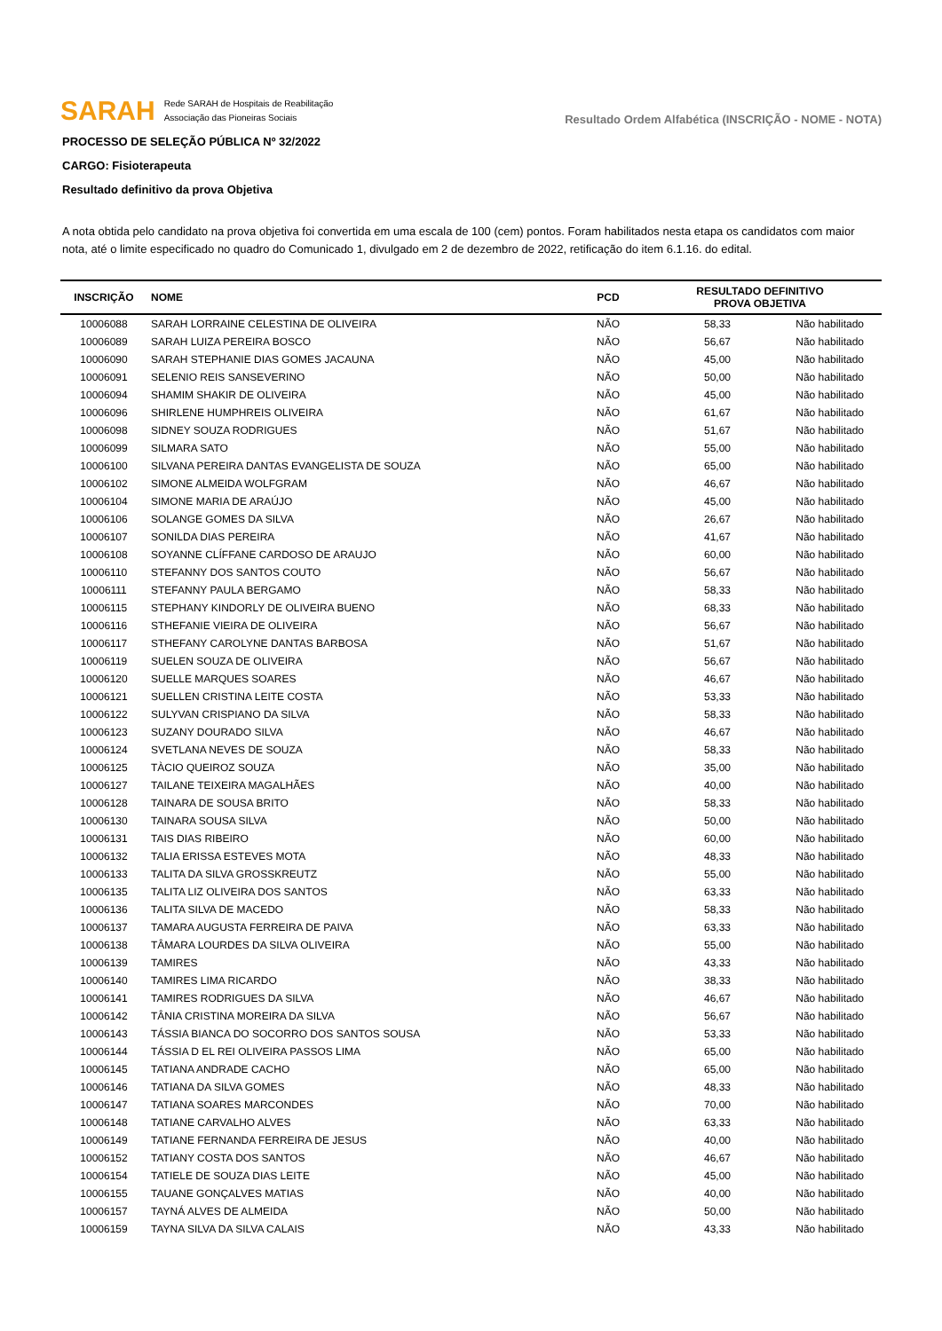SARAH Rede SARAH de Hospitais de Reabilitação
Associação das Pioneiras Sociais
Resultado Ordem Alfabética (INSCRIÇÃO - NOME - NOTA)
PROCESSO DE SELEÇÃO PÚBLICA Nº 32/2022
CARGO: Fisioterapeuta
Resultado definitivo da prova Objetiva
A nota obtida pelo candidato na prova objetiva foi convertida em uma escala de 100 (cem) pontos. Foram habilitados nesta etapa os candidatos com maior nota, até o limite especificado no quadro do Comunicado 1, divulgado em 2 de dezembro de 2022, retificação do item 6.1.16. do edital.
| INSCRIÇÃO | NOME | PCD | RESULTADO DEFINITIVO PROVA OBJETIVA | |
| --- | --- | --- | --- | --- |
| 10006088 | SARAH LORRAINE CELESTINA DE OLIVEIRA | NÃO | 58,33 | Não habilitado |
| 10006089 | SARAH LUIZA PEREIRA BOSCO | NÃO | 56,67 | Não habilitado |
| 10006090 | SARAH STEPHANIE DIAS GOMES JACAUNA | NÃO | 45,00 | Não habilitado |
| 10006091 | SELENIO REIS SANSEVERINO | NÃO | 50,00 | Não habilitado |
| 10006094 | SHAMIM SHAKIR DE OLIVEIRA | NÃO | 45,00 | Não habilitado |
| 10006096 | SHIRLENE HUMPHREIS OLIVEIRA | NÃO | 61,67 | Não habilitado |
| 10006098 | SIDNEY SOUZA RODRIGUES | NÃO | 51,67 | Não habilitado |
| 10006099 | SILMARA SATO | NÃO | 55,00 | Não habilitado |
| 10006100 | SILVANA PEREIRA DANTAS EVANGELISTA DE SOUZA | NÃO | 65,00 | Não habilitado |
| 10006102 | SIMONE ALMEIDA WOLFGRAM | NÃO | 46,67 | Não habilitado |
| 10006104 | SIMONE MARIA DE ARAÚJO | NÃO | 45,00 | Não habilitado |
| 10006106 | SOLANGE GOMES DA SILVA | NÃO | 26,67 | Não habilitado |
| 10006107 | SONILDA DIAS PEREIRA | NÃO | 41,67 | Não habilitado |
| 10006108 | SOYANNE CLÍFFANE CARDOSO DE ARAUJO | NÃO | 60,00 | Não habilitado |
| 10006110 | STEFANNY DOS SANTOS COUTO | NÃO | 56,67 | Não habilitado |
| 10006111 | STEFANNY PAULA BERGAMO | NÃO | 58,33 | Não habilitado |
| 10006115 | STEPHANY KINDORLY DE OLIVEIRA BUENO | NÃO | 68,33 | Não habilitado |
| 10006116 | STHEFANIE VIEIRA DE OLIVEIRA | NÃO | 56,67 | Não habilitado |
| 10006117 | STHEFANY CAROLYNE DANTAS BARBOSA | NÃO | 51,67 | Não habilitado |
| 10006119 | SUELEN SOUZA DE OLIVEIRA | NÃO | 56,67 | Não habilitado |
| 10006120 | SUELLE MARQUES SOARES | NÃO | 46,67 | Não habilitado |
| 10006121 | SUELLEN CRISTINA LEITE COSTA | NÃO | 53,33 | Não habilitado |
| 10006122 | SULYVAN CRISPIANO DA SILVA | NÃO | 58,33 | Não habilitado |
| 10006123 | SUZANY DOURADO SILVA | NÃO | 46,67 | Não habilitado |
| 10006124 | SVETLANA NEVES DE SOUZA | NÃO | 58,33 | Não habilitado |
| 10006125 | TÀCIO QUEIROZ SOUZA | NÃO | 35,00 | Não habilitado |
| 10006127 | TAILANE TEIXEIRA MAGALHÃES | NÃO | 40,00 | Não habilitado |
| 10006128 | TAINARA DE SOUSA BRITO | NÃO | 58,33 | Não habilitado |
| 10006130 | TAINARA SOUSA SILVA | NÃO | 50,00 | Não habilitado |
| 10006131 | TAIS DIAS RIBEIRO | NÃO | 60,00 | Não habilitado |
| 10006132 | TALIA ERISSA ESTEVES MOTA | NÃO | 48,33 | Não habilitado |
| 10006133 | TALITA DA SILVA GROSSKREUTZ | NÃO | 55,00 | Não habilitado |
| 10006135 | TALITA LIZ OLIVEIRA DOS SANTOS | NÃO | 63,33 | Não habilitado |
| 10006136 | TALITA SILVA DE MACEDO | NÃO | 58,33 | Não habilitado |
| 10006137 | TAMARA AUGUSTA FERREIRA DE PAIVA | NÃO | 63,33 | Não habilitado |
| 10006138 | TÂMARA LOURDES DA SILVA OLIVEIRA | NÃO | 55,00 | Não habilitado |
| 10006139 | TAMIRES | NÃO | 43,33 | Não habilitado |
| 10006140 | TAMIRES LIMA RICARDO | NÃO | 38,33 | Não habilitado |
| 10006141 | TAMIRES RODRIGUES DA SILVA | NÃO | 46,67 | Não habilitado |
| 10006142 | TÂNIA CRISTINA MOREIRA DA SILVA | NÃO | 56,67 | Não habilitado |
| 10006143 | TÁSSIA BIANCA DO SOCORRO DOS SANTOS SOUSA | NÃO | 53,33 | Não habilitado |
| 10006144 | TÁSSIA D EL REI OLIVEIRA PASSOS LIMA | NÃO | 65,00 | Não habilitado |
| 10006145 | TATIANA ANDRADE CACHO | NÃO | 65,00 | Não habilitado |
| 10006146 | TATIANA DA SILVA GOMES | NÃO | 48,33 | Não habilitado |
| 10006147 | TATIANA SOARES MARCONDES | NÃO | 70,00 | Não habilitado |
| 10006148 | TATIANE CARVALHO ALVES | NÃO | 63,33 | Não habilitado |
| 10006149 | TATIANE FERNANDA FERREIRA DE JESUS | NÃO | 40,00 | Não habilitado |
| 10006152 | TATIANY COSTA DOS SANTOS | NÃO | 46,67 | Não habilitado |
| 10006154 | TATIELE DE SOUZA DIAS LEITE | NÃO | 45,00 | Não habilitado |
| 10006155 | TAUANE GONÇALVES MATIAS | NÃO | 40,00 | Não habilitado |
| 10006157 | TAYNÁ ALVES DE ALMEIDA | NÃO | 50,00 | Não habilitado |
| 10006159 | TAYNA SILVA DA SILVA CALAIS | NÃO | 43,33 | Não habilitado |